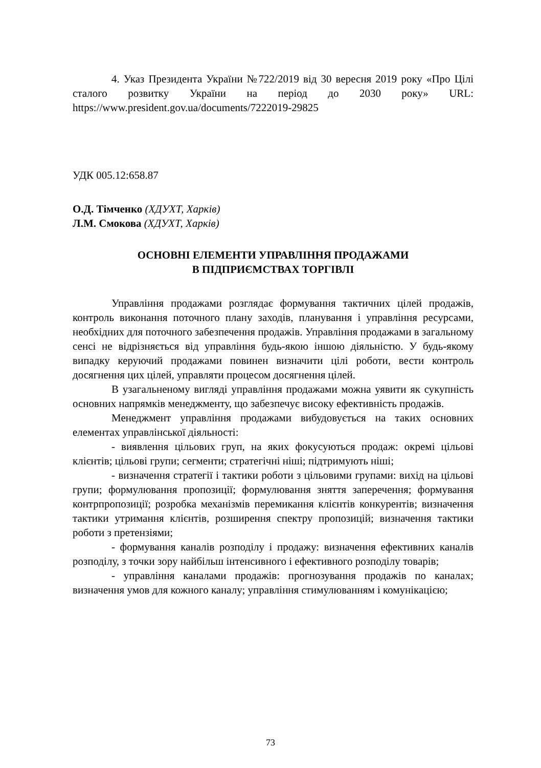4. Указ Президента України №722/2019 від 30 вересня 2019 року «Про Цілі сталого розвитку України на період до 2030 року» URL: https://www.president.gov.ua/documents/7222019-29825
УДК 005.12:658.87
О.Д. Тімченко (ХДУХТ, Харків)
Л.М. Смокова (ХДУХТ, Харків)
ОСНОВНІ ЕЛЕМЕНТИ УПРАВЛІННЯ ПРОДАЖАМИ
В ПІДПРИЄМСТВАХ ТОРГІВЛІ
Управління продажами розглядає формування тактичних цілей продажів, контроль виконання поточного плану заходів, планування і управління ресурсами, необхідних для поточного забезпечення продажів. Управління продажами в загальному сенсі не відрізняється від управління будь-якою іншою діяльністю. У будь-якому випадку керуючий продажами повинен визначити цілі роботи, вести контроль досягнення цих цілей, управляти процесом досягнення цілей.
В узагальненому вигляді управління продажами можна уявити як сукупність основних напрямків менеджменту, що забезпечує високу ефективність продажів.
Менеджмент управління продажами вибудовується на таких основних елементах управлінської діяльності:
- виявлення цільових груп, на яких фокусуються продаж: окремі цільові клієнтів; цільові групи; сегменти; стратегічні ніші; підтримують ніші;
- визначення стратегії і тактики роботи з цільовими групами: вихід на цільові групи; формулювання пропозиції; формулювання зняття заперечення; формування контрпропозиції; розробка механізмів перемикання клієнтів конкурентів; визначення тактики утримання клієнтів, розширення спектру пропозицій; визначення тактики роботи з претензіями;
- формування каналів розподілу і продажу: визначення ефективних каналів розподілу, з точки зору найбільш інтенсивного і ефективного розподілу товарів;
- управління каналами продажів: прогнозування продажів по каналах; визначення умов для кожного каналу; управління стимулюванням і комунікацією;
73